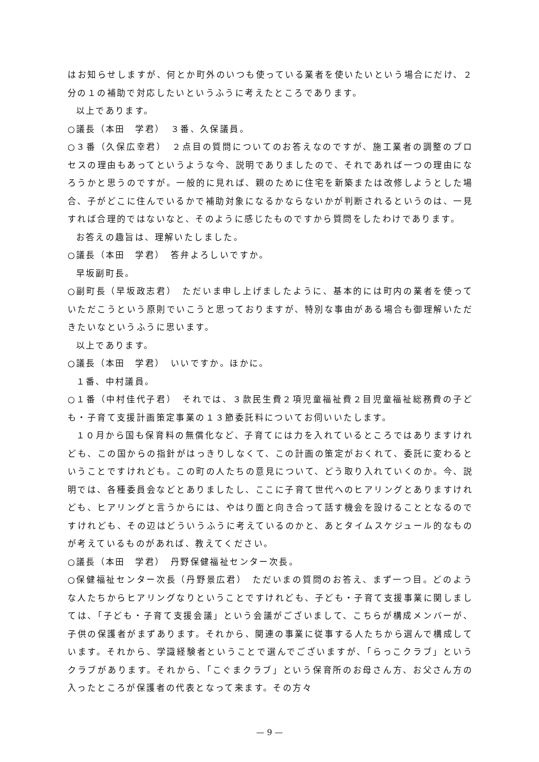はお知らせしますが、何とか町外のいつも使っている業者を使いたいという場合にだけ、２分の１の補助で対応したいというふうに考えたところであります。
以上であります。
○議長（本田　学君）　３番、久保議員。
○３番（久保広幸君）　２点目の質問についてのお答えなのですが、施工業者の調整のプロセスの理由もあってというような今、説明でありましたので、それであれば一つの理由になろうかと思うのですが。一般的に見れば、親のために住宅を新築または改修しようとした場合、子がどこに住んでいるかで補助対象になるかならないかが判断されるというのは、一見すれば合理的ではないなと、そのように感じたものですから質問をしたわけであります。
お答えの趣旨は、理解いたしました。
○議長（本田　学君）　答弁よろしいですか。
早坂副町長。
○副町長（早坂政志君）　ただいま申し上げましたように、基本的には町内の業者を使っていただこうという原則でいこうと思っておりますが、特別な事由がある場合も御理解いただきたいなというふうに思います。
以上であります。
○議長（本田　学君）　いいですか。ほかに。
１番、中村議員。
○１番（中村佳代子君）　それでは、３款民生費２項児童福祉費２目児童福祉総務費の子ども・子育て支援計画策定事業の１３節委託料についてお伺いいたします。
１０月から国も保育料の無償化など、子育てには力を入れているところではありますけれども、この国からの指針がはっきりしなくて、この計画の策定がおくれて、委託に変わるということですけれども。この町の人たちの意見について、どう取り入れていくのか。今、説明では、各種委員会などとありましたし、ここに子育て世代へのヒアリングとありますけれども、ヒアリングと言うからには、やはり面と向き合って話す機会を設けることとなるのですけれども、その辺はどういうふうに考えているのかと、あとタイムスケジュール的なものが考えているものがあれば、教えてください。
○議長（本田　学君）　丹野保健福祉センター次長。
○保健福祉センター次長（丹野景広君）　ただいまの質問のお答え、まず一つ目。どのような人たちからヒアリングなりということですけれども、子ども・子育て支援事業に関しましては、「子ども・子育て支援会議」という会議がございまして、こちらが構成メンバーが、子供の保護者がまずあります。それから、関連の事業に従事する人たちから選んで構成しています。それから、学識経験者ということで選んでございますが、「らっこクラブ」というクラブがあります。それから、「こぐまクラブ」という保育所のお母さん方、お父さん方の入ったところが保護者の代表となって来ます。その方々
— 9 —